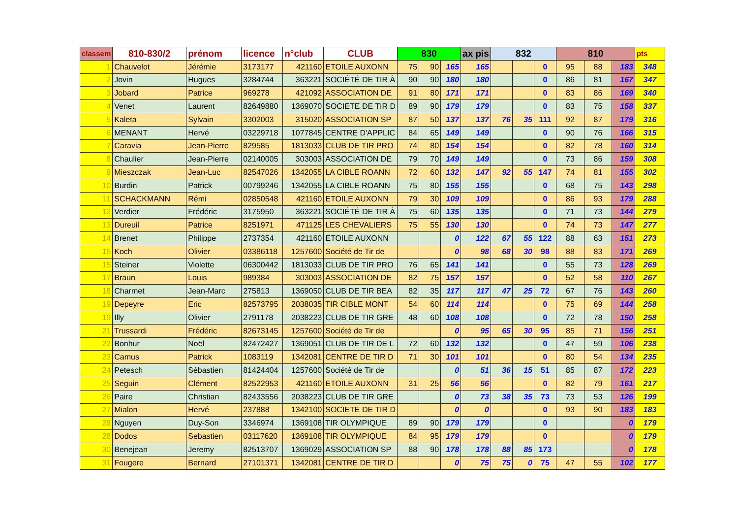| classem | 810-830/2 | prénom | licence | n°club | CLUB | 830 | | | ax pis | 832 | | | 810 | | | pts |
| --- | --- | --- | --- | --- | --- | --- | --- | --- | --- | --- | --- | --- | --- | --- | --- | --- |
| 1 | Chauvelot | Jérémie | 3173177 | 421160 | ETOILE AUXONN | 75 | 90 | 165 | 165 | | | 0 | 95 | 88 | 183 | 348 |
| 2 | Jovin | Hugues | 3284744 | 363221 | SOCIÉTÉ DE TIR À | 90 | 90 | 180 | 180 | | | 0 | 86 | 81 | 167 | 347 |
| 3 | Jobard | Patrice | 969278 | 421092 | ASSOCIATION DE | 91 | 80 | 171 | 171 | | | 0 | 83 | 86 | 169 | 340 |
| 4 | Venet | Laurent | 82649880 | 1369070 | SOCIETE DE TIR D | 89 | 90 | 179 | 179 | | | 0 | 83 | 75 | 158 | 337 |
| 5 | Kaleta | Sylvain | 3302003 | 315020 | ASSOCIATION SP | 87 | 50 | 137 | 137 | 76 | 35 | 111 | 92 | 87 | 179 | 316 |
| 6 | MENANT | Hervé | 03229718 | 1077845 | CENTRE D'APPLIC | 84 | 65 | 149 | 149 | | | 0 | 90 | 76 | 166 | 315 |
| 7 | Caravia | Jean-Pierre | 829585 | 1813033 | CLUB DE TIR PRO | 74 | 80 | 154 | 154 | | | 0 | 82 | 78 | 160 | 314 |
| 8 | Chaulier | Jean-Pierre | 02140005 | 303003 | ASSOCIATION DE | 79 | 70 | 149 | 149 | | | 0 | 73 | 86 | 159 | 308 |
| 9 | Mieszczak | Jean-Luc | 82547026 | 1342055 | LA CIBLE ROANN | 72 | 60 | 132 | 147 | 92 | 55 | 147 | 74 | 81 | 155 | 302 |
| 10 | Burdin | Patrick | 00799246 | 1342055 | LA CIBLE ROANN | 75 | 80 | 155 | 155 | | | 0 | 68 | 75 | 143 | 298 |
| 11 | SCHACKMANN | Rémi | 02850548 | 421160 | ETOILE AUXONN | 79 | 30 | 109 | 109 | | | 0 | 86 | 93 | 179 | 288 |
| 12 | Verdier | Frédéric | 3175950 | 363221 | SOCIÉTÉ DE TIR À | 75 | 60 | 135 | 135 | | | 0 | 71 | 73 | 144 | 279 |
| 13 | Dureuil | Patrice | 8251971 | 471125 | LES CHEVALIERS | 75 | 55 | 130 | 130 | | | 0 | 74 | 73 | 147 | 277 |
| 14 | Brenet | Philippe | 2737354 | 421160 | ETOILE AUXONN | | | 0 | 122 | 67 | 55 | 122 | 88 | 63 | 151 | 273 |
| 15 | Koch | Olivier | 03386118 | 1257600 | Société de Tir de | | | 0 | 98 | 68 | 30 | 98 | 88 | 83 | 171 | 269 |
| 15 | Steiner | Violette | 06300442 | 1813033 | CLUB DE TIR PRO | 76 | 65 | 141 | 141 | | | 0 | 55 | 73 | 128 | 269 |
| 17 | Braun | Louis | 989384 | 303003 | ASSOCIATION DE | 82 | 75 | 157 | 157 | | | 0 | 52 | 58 | 110 | 267 |
| 18 | Charmet | Jean-Marc | 275813 | 1369050 | CLUB DE TIR BEA | 82 | 35 | 117 | 117 | 47 | 25 | 72 | 67 | 76 | 143 | 260 |
| 19 | Depeyre | Eric | 82573795 | 2038035 | TIR CIBLE MONT | 54 | 60 | 114 | 114 | | | 0 | 75 | 69 | 144 | 258 |
| 19 | Illy | Olivier | 2791178 | 2038223 | CLUB DE TIR GRE | 48 | 60 | 108 | 108 | | | 0 | 72 | 78 | 150 | 258 |
| 21 | Trussardi | Frédéric | 82673145 | 1257600 | Société de Tir de | | | 0 | 95 | 65 | 30 | 95 | 85 | 71 | 156 | 251 |
| 22 | Bonhur | Noël | 82472427 | 1369051 | CLUB DE TIR DE L | 72 | 60 | 132 | 132 | | | 0 | 47 | 59 | 106 | 238 |
| 23 | Camus | Patrick | 1083119 | 1342081 | CENTRE DE TIR D | 71 | 30 | 101 | 101 | | | 0 | 80 | 54 | 134 | 235 |
| 24 | Petesch | Sébastien | 81424404 | 1257600 | Société de Tir de | | | 0 | 51 | 36 | 15 | 51 | 85 | 87 | 172 | 223 |
| 25 | Seguin | Clément | 82522953 | 421160 | ETOILE AUXONN | 31 | 25 | 56 | 56 | | | 0 | 82 | 79 | 161 | 217 |
| 26 | Paire | Christian | 82433556 | 2038223 | CLUB DE TIR GRE | | | 0 | 73 | 38 | 35 | 73 | 73 | 53 | 126 | 199 |
| 27 | Mialon | Hervé | 237888 | 1342100 | SOCIETE DE TIR D | | | 0 | 0 | | | 0 | 93 | 90 | 183 | 183 |
| 28 | Nguyen | Duy-Son | 3346974 | 1369108 | TIR OLYMPIQUE | 89 | 90 | 179 | 179 | | | 0 | | | 0 | 179 |
| 28 | Dodos | Sebastien | 03117620 | 1369108 | TIR OLYMPIQUE | 84 | 95 | 179 | 179 | | | 0 | | | 0 | 179 |
| 30 | Benejean | Jeremy | 82513707 | 1369029 | ASSOCIATION SP | 88 | 90 | 178 | 178 | 88 | 85 | 173 | | | 0 | 178 |
| 31 | Fougere | Bernard | 27101371 | 1342081 | CENTRE DE TIR D | | | 0 | 75 | 75 | 0 | 75 | 47 | 55 | 102 | 177 |